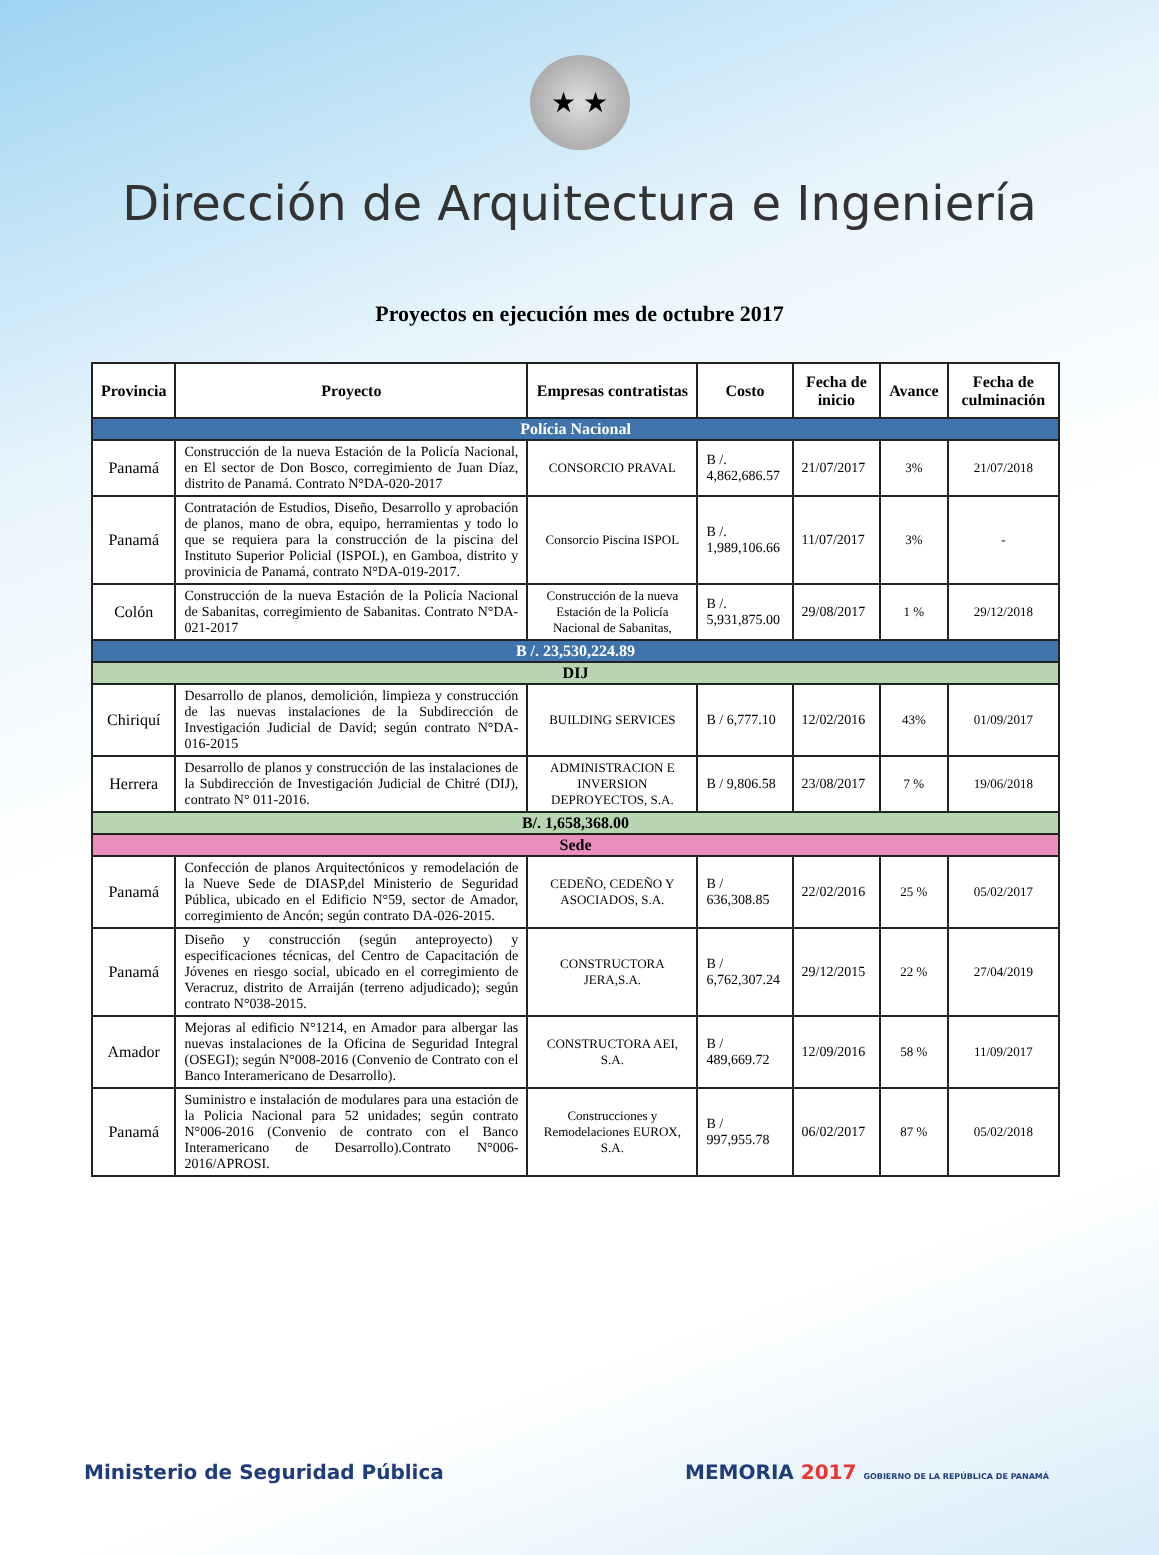★ ★
Dirección de Arquitectura e Ingeniería
Proyectos en ejecución mes de octubre 2017
| Provincia | Proyecto | Empresas contratistas | Costo | Fecha de inicio | Avance | Fecha de culminación |
| --- | --- | --- | --- | --- | --- | --- |
| Polícia Nacional | | | | | | |
| Panamá | Construcción de la nueva Estación de la Policía Nacional, en El sector de Don Bosco, corregimiento de Juan Díaz, distrito de Panamá. Contrato N°DA-020-2017 | CONSORCIO PRAVAL | B /. 4,862,686.57 | 21/07/2017 | 3% | 21/07/2018 |
| Panamá | Contratación de Estudios, Diseño, Desarrollo y aprobación de planos, mano de obra, equipo, herramientas y todo lo que se requiera para la construcción de la piscina del Instituto Superior Policial (ISPOL), en Gamboa, distrito y provinicia de Panamá, contrato N°DA-019-2017. | Consorcio Piscina ISPOL | B /. 1,989,106.66 | 11/07/2017 | 3% | - |
| Colón | Construcción de la nueva Estación de la Policía Nacional de Sabanitas, corregimiento de Sabanitas. Contrato N°DA-021-2017 | Construcción de la nueva Estación de la Policía Nacional de Sabanitas, | B /. 5,931,875.00 | 29/08/2017 | 1 % | 29/12/2018 |
| B /. 23,530,224.89 | | | | | | |
| DIJ | | | | | | |
| Chiriquí | Desarrollo de planos, demolición, limpieza y construcción de las nuevas instalaciones de la Subdirección de Investigación Judicial de David; según contrato N°DA-016-2015 | BUILDING SERVICES | B / 6,777.10 | 12/02/2016 | 43% | 01/09/2017 |
| Herrera | Desarrollo de planos y construcción de las instalaciones de la Subdirección de Investigación Judicial de Chitré (DIJ), contrato N° 011-2016. | ADMINISTRACION E INVERSION DEPROYECTOS, S.A. | B / 9,806.58 | 23/08/2017 | 7 % | 19/06/2018 |
| B/. 1,658,368.00 | | | | | | |
| Sede | | | | | | |
| Panamá | Confección de planos Arquitectónicos y remodelación de la Nueve Sede de DIASP,del Ministerio de Seguridad Pública, ubicado en el Edificio N°59, sector de Amador, corregimiento de Ancón; según contrato DA-026-2015. | CEDEÑO, CEDEÑO Y ASOCIADOS, S.A. | B / 636,308.85 | 22/02/2016 | 25 % | 05/02/2017 |
| Panamá | Diseño y construcción (según anteproyecto) y especificaciones técnicas, del Centro de Capacitación de Jóvenes en riesgo social, ubicado en el corregimiento de Veracruz, distrito de Arraiján (terreno adjudicado); según contrato N°038-2015. | CONSTRUCTORA JERA,S.A. | B / 6,762,307.24 | 29/12/2015 | 22 % | 27/04/2019 |
| Amador | Mejoras al edificio N°1214, en Amador para albergar las nuevas instalaciones de la Oficina de Seguridad Integral (OSEGI); según N°008-2016 (Convenio de Contrato con el Banco Interamericano de Desarrollo). | CONSTRUCTORA AEI, S.A. | B / 489,669.72 | 12/09/2016 | 58 % | 11/09/2017 |
| Panamá | Suministro e instalación de modulares para una estación de la Policia Nacional para 52 unidades; según contrato N°006-2016 (Convenio de contrato con el Banco Interamericano de Desarrollo).Contrato N°006-2016/APROSI. | Construcciones y Remodelaciones EUROX, S.A. | B / 997,955.78 | 06/02/2017 | 87 % | 05/02/2018 |
Ministerio de Seguridad Pública MEMORIA 2017 GOBIERNO DE LA REPÚBLICA DE PANAMÁ